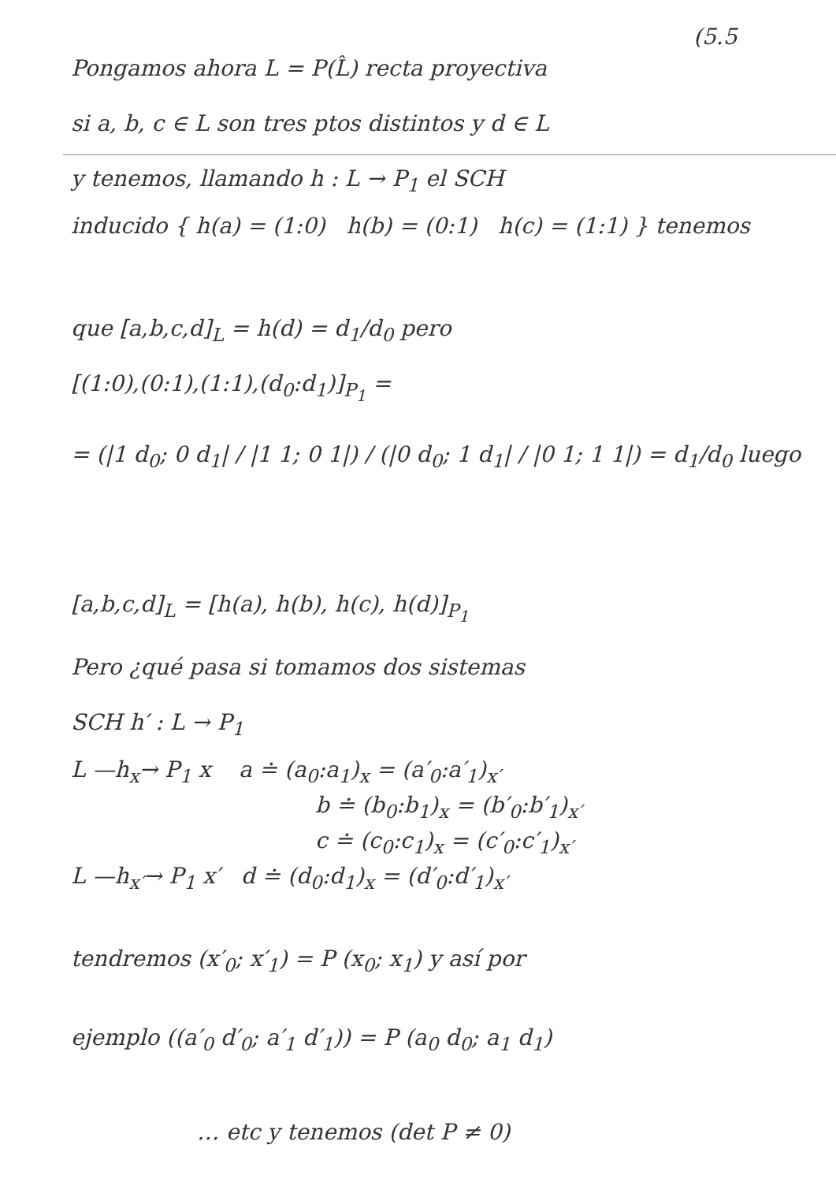(5.5
Pongamos ahora L = P(L̂) recta proyectiva
si a, b, c ∈ L son tres ptos distintos y d ∈ L
y tenemos, llamando h : L → P<sub>1</sub> el SCH
inducido { h(a) = (1:0) h(b) = (0:1) h(c) = (1:1) } tenemos
que [a,b,c,d]<sub>L</sub> = h(d) = d<sub>1</sub>/d<sub>0</sub> pero
[(1:0),(0:1),(1:1),(d<sub>0</sub>:d<sub>1</sub>)]<sub>P<sub>1</sub></sub> =
= (|1 d<sub>0</sub>; 0 d<sub>1</sub>| / |1 1; 0 1|) / (|0 d<sub>0</sub>; 1 d<sub>1</sub>| / |0 1; 1 1|) = d<sub>1</sub>/d<sub>0</sub> luego
[a,b,c,d]<sub>L</sub> = [h(a), h(b), h(c), h(d)]<sub>P<sub>1</sub></sub>
Pero ¿qué pasa si tomamos dos sistemas
SCH h′ : L → P<sub>1</sub>
L —h<sub>x</sub>→ P<sub>1</sub> x a ≐ (a<sub>0</sub>:a<sub>1</sub>)<sub>x</sub> = (a′<sub>0</sub>:a′<sub>1</sub>)<sub>x′</sub>
b ≐ (b<sub>0</sub>:b<sub>1</sub>)<sub>x</sub> = (b′<sub>0</sub>:b′<sub>1</sub>)<sub>x′</sub>
c ≐ (c<sub>0</sub>:c<sub>1</sub>)<sub>x</sub> = (c′<sub>0</sub>:c′<sub>1</sub>)<sub>x′</sub>
L —h<sub>x′</sub>→ P<sub>1</sub> x′ d ≐ (d<sub>0</sub>:d<sub>1</sub>)<sub>x</sub> = (d′<sub>0</sub>:d′<sub>1</sub>)<sub>x′</sub>
tendremos (x′<sub>0</sub>; x′<sub>1</sub>) = P (x<sub>0</sub>; x<sub>1</sub>) y así por
ejemplo ((a′<sub>0</sub> d′<sub>0</sub>; a′<sub>1</sub> d′<sub>1</sub>)) = P (a<sub>0</sub> d<sub>0</sub>; a<sub>1</sub> d<sub>1</sub>)
… etc y tenemos (det P ≠ 0)